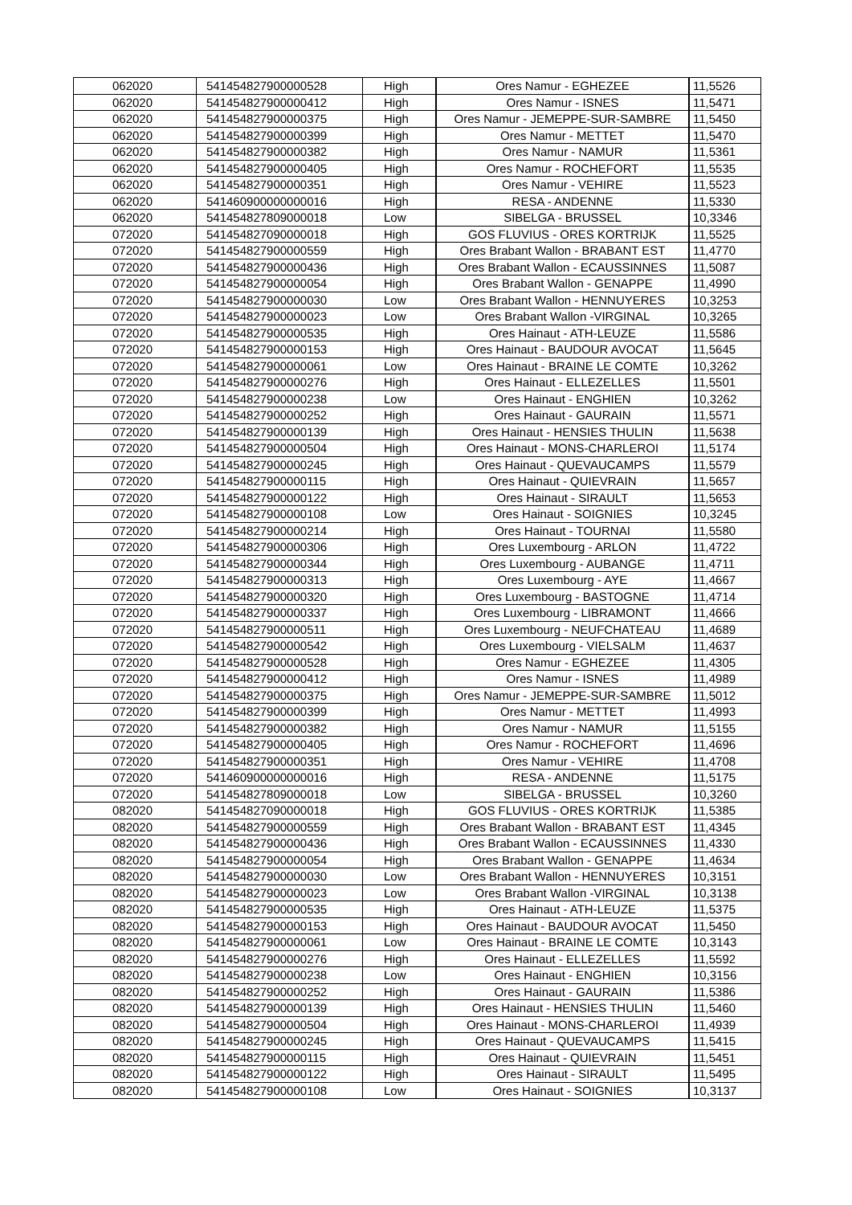| 062020 | 541454827900000528 | High | Ores Namur - EGHEZEE | 11,5526 |
| 062020 | 541454827900000412 | High | Ores Namur - ISNES | 11,5471 |
| 062020 | 541454827900000375 | High | Ores Namur - JEMEPPE-SUR-SAMBRE | 11,5450 |
| 062020 | 541454827900000399 | High | Ores Namur - METTET | 11,5470 |
| 062020 | 541454827900000382 | High | Ores Namur - NAMUR | 11,5361 |
| 062020 | 541454827900000405 | High | Ores Namur - ROCHEFORT | 11,5535 |
| 062020 | 541454827900000351 | High | Ores Namur - VEHIRE | 11,5523 |
| 062020 | 541460900000000016 | High | RESA - ANDENNE | 11,5330 |
| 062020 | 541454827809000018 | Low | SIBELGA - BRUSSEL | 10,3346 |
| 072020 | 541454827090000018 | High | GOS FLUVIUS - ORES KORTRIJK | 11,5525 |
| 072020 | 541454827900000559 | High | Ores Brabant Wallon - BRABANT EST | 11,4770 |
| 072020 | 541454827900000436 | High | Ores Brabant Wallon - ECAUSSINNES | 11,5087 |
| 072020 | 541454827900000054 | High | Ores Brabant Wallon - GENAPPE | 11,4990 |
| 072020 | 541454827900000030 | Low | Ores Brabant Wallon - HENNUYERES | 10,3253 |
| 072020 | 541454827900000023 | Low | Ores Brabant Wallon -VIRGINAL | 10,3265 |
| 072020 | 541454827900000535 | High | Ores Hainaut - ATH-LEUZE | 11,5586 |
| 072020 | 541454827900000153 | High | Ores Hainaut - BAUDOUR AVOCAT | 11,5645 |
| 072020 | 541454827900000061 | Low | Ores Hainaut - BRAINE LE COMTE | 10,3262 |
| 072020 | 541454827900000276 | High | Ores Hainaut - ELLEZELLES | 11,5501 |
| 072020 | 541454827900000238 | Low | Ores Hainaut - ENGHIEN | 10,3262 |
| 072020 | 541454827900000252 | High | Ores Hainaut - GAURAIN | 11,5571 |
| 072020 | 541454827900000139 | High | Ores Hainaut - HENSIES THULIN | 11,5638 |
| 072020 | 541454827900000504 | High | Ores Hainaut - MONS-CHARLEROI | 11,5174 |
| 072020 | 541454827900000245 | High | Ores Hainaut - QUEVAUCAMPS | 11,5579 |
| 072020 | 541454827900000115 | High | Ores Hainaut - QUIEVRAIN | 11,5657 |
| 072020 | 541454827900000122 | High | Ores Hainaut - SIRAULT | 11,5653 |
| 072020 | 541454827900000108 | Low | Ores Hainaut - SOIGNIES | 10,3245 |
| 072020 | 541454827900000214 | High | Ores Hainaut - TOURNAI | 11,5580 |
| 072020 | 541454827900000306 | High | Ores Luxembourg - ARLON | 11,4722 |
| 072020 | 541454827900000344 | High | Ores Luxembourg - AUBANGE | 11,4711 |
| 072020 | 541454827900000313 | High | Ores Luxembourg - AYE | 11,4667 |
| 072020 | 541454827900000320 | High | Ores Luxembourg - BASTOGNE | 11,4714 |
| 072020 | 541454827900000337 | High | Ores Luxembourg - LIBRAMONT | 11,4666 |
| 072020 | 541454827900000511 | High | Ores Luxembourg - NEUFCHATEAU | 11,4689 |
| 072020 | 541454827900000542 | High | Ores Luxembourg - VIELSALM | 11,4637 |
| 072020 | 541454827900000528 | High | Ores Namur - EGHEZEE | 11,4305 |
| 072020 | 541454827900000412 | High | Ores Namur - ISNES | 11,4989 |
| 072020 | 541454827900000375 | High | Ores Namur - JEMEPPE-SUR-SAMBRE | 11,5012 |
| 072020 | 541454827900000399 | High | Ores Namur - METTET | 11,4993 |
| 072020 | 541454827900000382 | High | Ores Namur - NAMUR | 11,5155 |
| 072020 | 541454827900000405 | High | Ores Namur - ROCHEFORT | 11,4696 |
| 072020 | 541454827900000351 | High | Ores Namur - VEHIRE | 11,4708 |
| 072020 | 541460900000000016 | High | RESA - ANDENNE | 11,5175 |
| 072020 | 541454827809000018 | Low | SIBELGA - BRUSSEL | 10,3260 |
| 082020 | 541454827090000018 | High | GOS FLUVIUS - ORES KORTRIJK | 11,5385 |
| 082020 | 541454827900000559 | High | Ores Brabant Wallon - BRABANT EST | 11,4345 |
| 082020 | 541454827900000436 | High | Ores Brabant Wallon - ECAUSSINNES | 11,4330 |
| 082020 | 541454827900000054 | High | Ores Brabant Wallon - GENAPPE | 11,4634 |
| 082020 | 541454827900000030 | Low | Ores Brabant Wallon - HENNUYERES | 10,3151 |
| 082020 | 541454827900000023 | Low | Ores Brabant Wallon -VIRGINAL | 10,3138 |
| 082020 | 541454827900000535 | High | Ores Hainaut - ATH-LEUZE | 11,5375 |
| 082020 | 541454827900000153 | High | Ores Hainaut - BAUDOUR AVOCAT | 11,5450 |
| 082020 | 541454827900000061 | Low | Ores Hainaut - BRAINE LE COMTE | 10,3143 |
| 082020 | 541454827900000276 | High | Ores Hainaut - ELLEZELLES | 11,5592 |
| 082020 | 541454827900000238 | Low | Ores Hainaut - ENGHIEN | 10,3156 |
| 082020 | 541454827900000252 | High | Ores Hainaut - GAURAIN | 11,5386 |
| 082020 | 541454827900000139 | High | Ores Hainaut - HENSIES THULIN | 11,5460 |
| 082020 | 541454827900000504 | High | Ores Hainaut - MONS-CHARLEROI | 11,4939 |
| 082020 | 541454827900000245 | High | Ores Hainaut - QUEVAUCAMPS | 11,5415 |
| 082020 | 541454827900000115 | High | Ores Hainaut - QUIEVRAIN | 11,5451 |
| 082020 | 541454827900000122 | High | Ores Hainaut - SIRAULT | 11,5495 |
| 082020 | 541454827900000108 | Low | Ores Hainaut - SOIGNIES | 10,3137 |